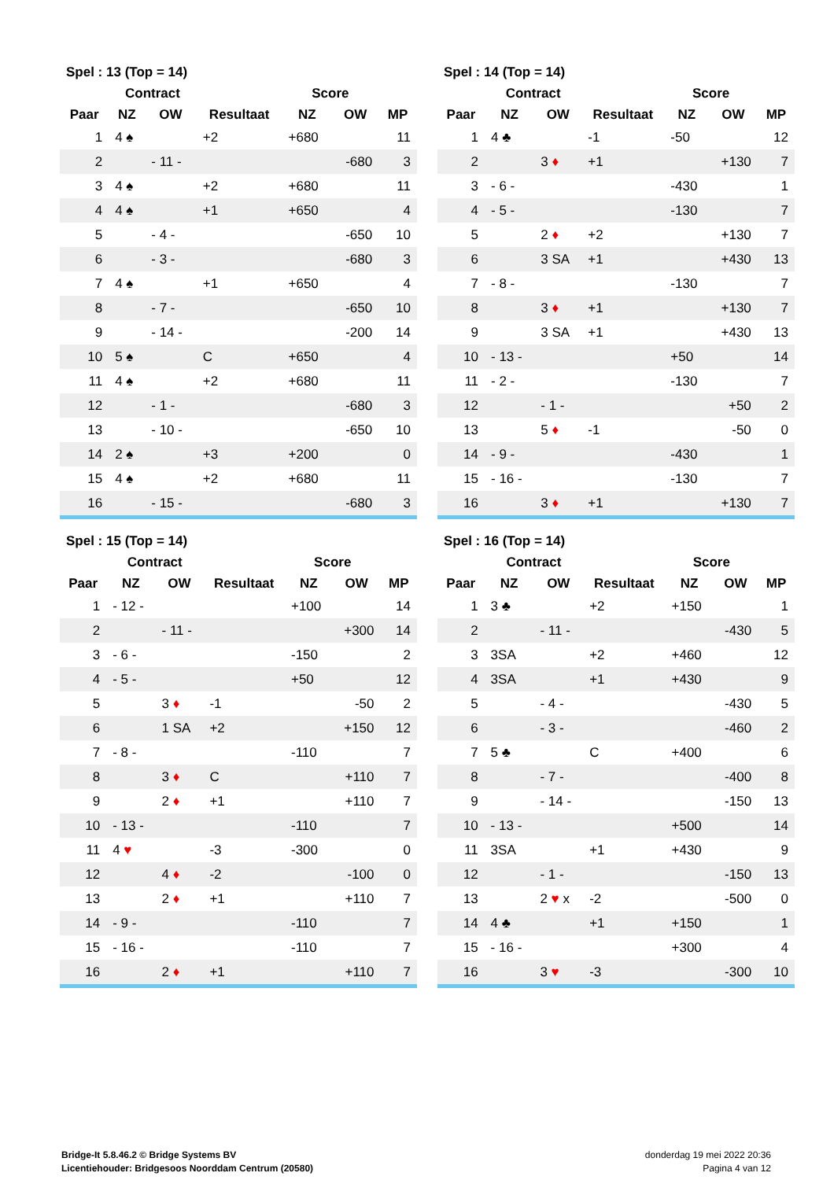| Spel : 13 (Top = 14) | | | | | | |
| --- | --- | --- | --- | --- | --- | --- |
| | Contract | | | Score | | |
| Paar | NZ | OW | Resultaat | NZ | OW | MP |
| 1 | 4 ♠ | | +2 | +680 | | 11 |
| 2 | | - 11 - | | | -680 | 3 |
| 3 | 4 ♠ | | +2 | +680 | | 11 |
| 4 | 4 ♠ | | +1 | +650 | | 4 |
| 5 | | - 4 - | | | -650 | 10 |
| 6 | | - 3 - | | | -680 | 3 |
| 7 | 4 ♠ | | +1 | +650 | | 4 |
| 8 | | - 7 - | | | -650 | 10 |
| 9 | | - 14 - | | | -200 | 14 |
| 10 | 5 ♠ | | C | +650 | | 4 |
| 11 | 4 ♠ | | +2 | +680 | | 11 |
| 12 | | - 1 - | | | -680 | 3 |
| 13 | | - 10 - | | | -650 | 10 |
| 14 | 2 ♠ | | +3 | +200 | | 0 |
| 15 | 4 ♠ | | +2 | +680 | | 11 |
| 16 | | - 15 - | | | -680 | 3 |
| Spel : 14 (Top = 14) | | | | | | |
| --- | --- | --- | --- | --- | --- | --- |
| | Contract | | | Score | | |
| Paar | NZ | OW | Resultaat | NZ | OW | MP |
| 1 | 4 ♣ | | -1 | -50 | | 12 |
| 2 | | 3 ♦ | +1 | | +130 | 7 |
| 3 | - 6 - | | | -430 | | 1 |
| 4 | - 5 - | | | -130 | | 7 |
| 5 | | 2 ♦ | +2 | | +130 | 7 |
| 6 | | 3 SA | +1 | | +430 | 13 |
| 7 | - 8 - | | | -130 | | 7 |
| 8 | | 3 ♦ | +1 | | +130 | 7 |
| 9 | | 3 SA | +1 | | +430 | 13 |
| 10 | - 13 - | | | +50 | | 14 |
| 11 | - 2 - | | | -130 | | 7 |
| 12 | | - 1 - | | | +50 | 2 |
| 13 | | 5 ♦ | -1 | | -50 | 0 |
| 14 | - 9 - | | | -430 | | 1 |
| 15 | - 16 - | | | -130 | | 7 |
| 16 | | 3 ♦ | +1 | | +130 | 7 |
| Spel : 15 (Top = 14) | | | | | | |
| --- | --- | --- | --- | --- | --- | --- |
| | Contract | | | Score | | |
| Paar | NZ | OW | Resultaat | NZ | OW | MP |
| 1 | - 12 - | | | +100 | | 14 |
| 2 | | - 11 - | | | +300 | 14 |
| 3 | - 6 - | | | -150 | | 2 |
| 4 | - 5 - | | | +50 | | 12 |
| 5 | | 3 ♦ | -1 | | -50 | 2 |
| 6 | | 1 SA | +2 | | +150 | 12 |
| 7 | - 8 - | | | -110 | | 7 |
| 8 | | 3 ♦ | C | | +110 | 7 |
| 9 | | 2 ♦ | +1 | | +110 | 7 |
| 10 | - 13 - | | | -110 | | 7 |
| 11 | 4 ♥ | | -3 | -300 | | 0 |
| 12 | | 4 ♦ | -2 | | -100 | 0 |
| 13 | | 2 ♦ | +1 | | +110 | 7 |
| 14 | - 9 - | | | -110 | | 7 |
| 15 | - 16 - | | | -110 | | 7 |
| 16 | | 2 ♦ | +1 | | +110 | 7 |
| Spel : 16 (Top = 14) | | | | | | |
| --- | --- | --- | --- | --- | --- | --- |
| | Contract | | | Score | | |
| Paar | NZ | OW | Resultaat | NZ | OW | MP |
| 1 | 3 ♣ | | +2 | +150 | | 1 |
| 2 | | - 11 - | | | -430 | 5 |
| 3 | 3SA | | +2 | +460 | | 12 |
| 4 | 3SA | | +1 | +430 | | 9 |
| 5 | | - 4 - | | | -430 | 5 |
| 6 | | - 3 - | | | -460 | 2 |
| 7 | 5 ♣ | | C | +400 | | 6 |
| 8 | | - 7 - | | | -400 | 8 |
| 9 | | - 14 - | | | -150 | 13 |
| 10 | - 13 - | | | +500 | | 14 |
| 11 | 3SA | | +1 | +430 | | 9 |
| 12 | | - 1 - | | | -150 | 13 |
| 13 | | 2 ♥ x | -2 | | -500 | 0 |
| 14 | 4 ♣ | | +1 | +150 | | 1 |
| 15 | - 16 - | | | +300 | | 4 |
| 16 | | 3 ♥ | -3 | | -300 | 10 |
Bridge-It 5.8.46.2 © Bridge Systems BV
Licentiehouder: Bridgesoos Noorddam Centrum (20580)
donderdag 19 mei 2022 20:36
Pagina 4 van 12